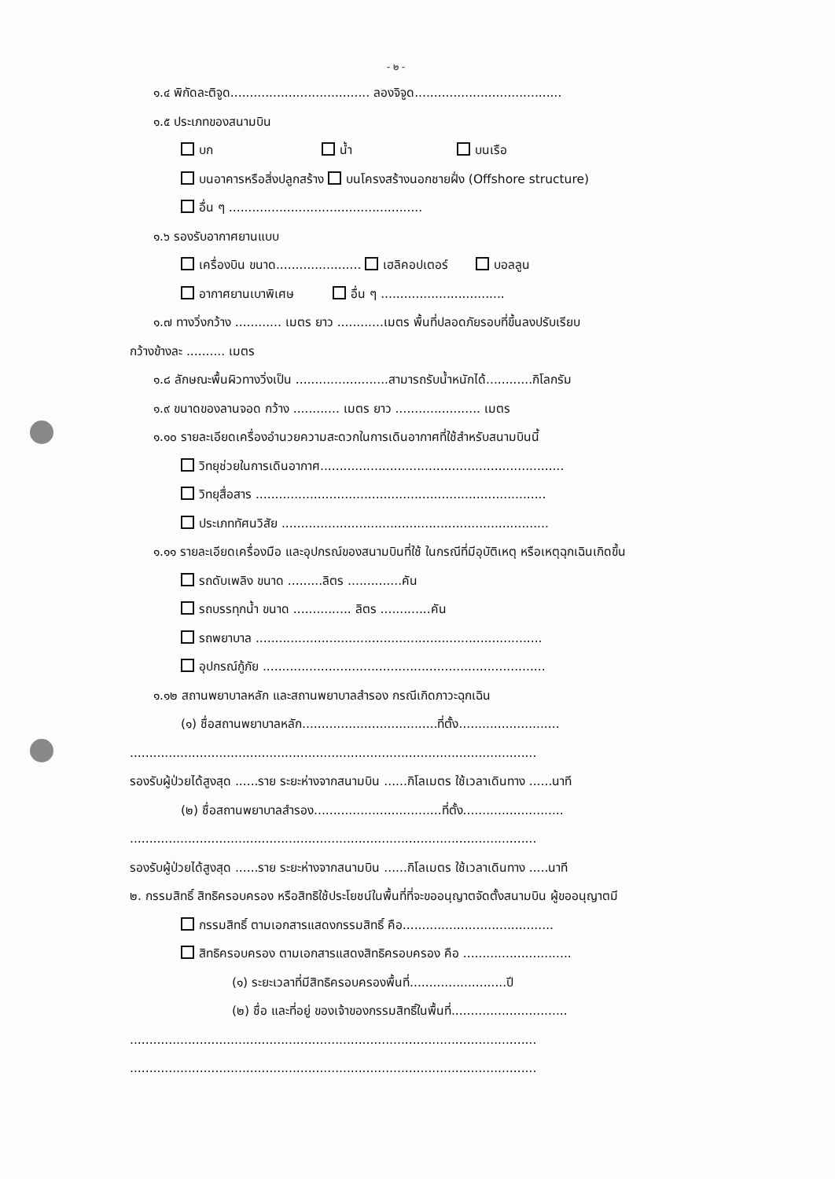- ๒ -
๑.๔ พิกัดละติจูด.................................... ลองจิจูด......................................
๑.๕ ประเภทของสนามบิน
บก น้ำ บนเรือ
บนอาคารหรือสิ่งปลูกสร้าง บนโครงสร้างนอกชายฝั่ง (Offshore structure)
อื่น ๆ ..................................................
๑.๖ รองรับอากาศยานแบบ
เครื่องบิน ขนาด...................... เฮลิคอปเตอร์ บอลลูน
อากาศยานเบาพิเศษ อื่น ๆ ................................
๑.๗ ทางวิ่งกว้าง ............ เมตร ยาว ............เมตร พื้นที่ปลอดภัยรอบที่ขึ้นลงปรับเรียบ
กว้างข้างละ .......... เมตร
๑.๘ ลักษณะพื้นผิวทางวิ่งเป็น ........................สามารถรับน้ำหนักได้............กิโลกรัม
๑.๙ ขนาดของลานจอด กว้าง ............ เมตร ยาว ...................... เมตร
๑.๑๐ รายละเอียดเครื่องอำนวยความสะดวกในการเดินอากาศที่ใช้สำหรับสนามบินนี้
วิทยุช่วยในการเดินอากาศ...............................................................
วิทยุสื่อสาร ...........................................................................
ประเภททัศนวิสัย .....................................................................
๑.๑๑ รายละเอียดเครื่องมือ และอุปกรณ์ของสนามบินที่ใช้ ในกรณีที่มีอุบัติเหตุ หรือเหตุฉุกเฉินเกิดขึ้น
รถดับเพลิง ขนาด .........ลิตร ..............คัน
รถบรรทุกน้ำ ขนาด ............... ลิตร .............คัน
รถพยาบาล ..........................................................................
อุปกรณ์กู้ภัย .........................................................................
๑.๑๒ สถานพยาบาลหลัก และสถานพยาบาลสำรอง กรณีเกิดภาวะฉุกเฉิน
(๑) ชื่อสถานพยาบาลหลัก...................................ที่ตั้ง..........................
.........................................................................................................
รองรับผู้ป่วยได้สูงสุด ......ราย ระยะห่างจากสนามบิน ......กิโลเมตร ใช้เวลาเดินทาง ......นาที
(๒) ชื่อสถานพยาบาลสำรอง.................................ที่ตั้ง..........................
.........................................................................................................
รองรับผู้ป่วยได้สูงสุด ......ราย ระยะห่างจากสนามบิน ......กิโลเมตร ใช้เวลาเดินทาง .....นาที
๒. กรรมสิทธิ์ สิทธิครอบครอง หรือสิทธิใช้ประโยชน์ในพื้นที่ที่จะขออนุญาตจัดตั้งสนามบิน ผู้ขออนุญาตมี
กรรมสิทธิ์ ตามเอกสารแสดงกรรมสิทธิ์ คือ.......................................
สิทธิครอบครอง ตามเอกสารแสดงสิทธิครอบครอง คือ ............................
(๑) ระยะเวลาที่มีสิทธิครอบครองพื้นที่.........................ปี
(๒) ชื่อ และที่อยู่ ของเจ้าของกรรมสิทธิ์ในพื้นที่..............................
.........................................................................................................
.........................................................................................................